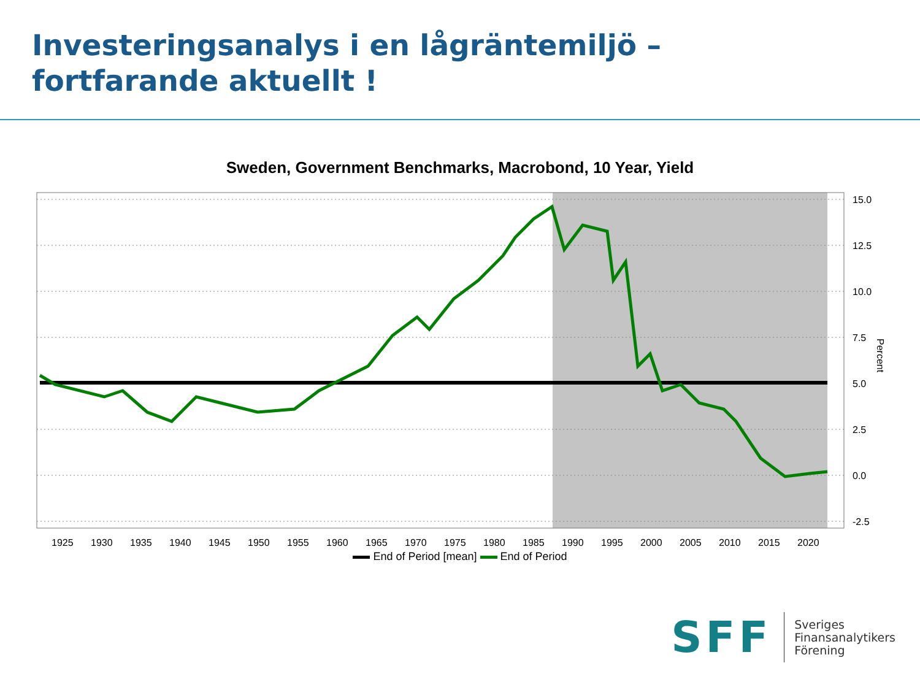Investeringsanalys i en lågräntemiljö –
fortfarande aktuellt !
Sweden, Government Benchmarks, Macrobond, 10 Year, Yield
15.0
12.5
10.0
7.5
5.0
2.5
0.0
-2.5
Percent
1925
1930
1935
1940
1945
1950
1955
1960
1965
1970
1975
1980
1985
1990
1995
2000
2005
2010
2015
2020
End of Period [mean] End of Period
SFF
Sveriges
Finansanalytikers
Förening